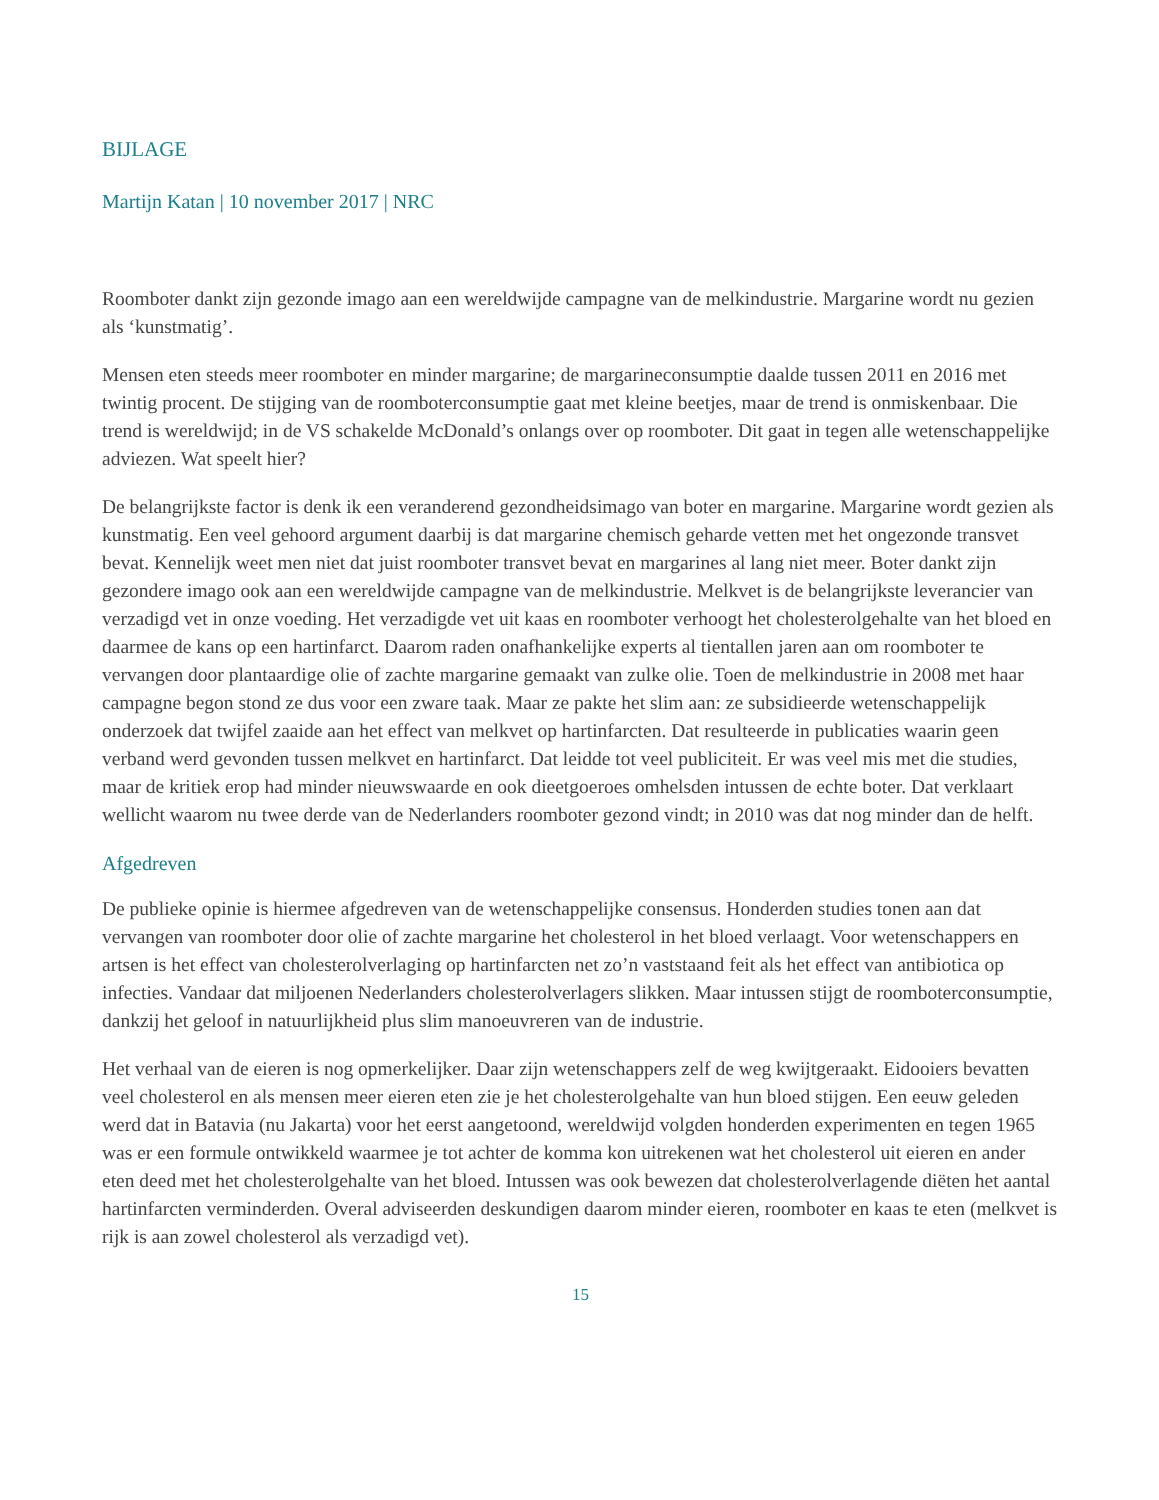BIJLAGE
Martijn Katan | 10 november 2017 | NRC
Roomboter dankt zijn gezonde imago aan een wereldwijde campagne van de melkindustrie. Margarine wordt nu gezien als ‘kunstmatig’.
Mensen eten steeds meer roomboter en minder margarine; de margarineconsumptie daalde tussen 2011 en 2016 met twintig procent. De stijging van de roomboterconsumptie gaat met kleine beetjes, maar de trend is onmiskenbaar. Die trend is wereldwijd; in de VS schakelde McDonald’s onlangs over op roomboter. Dit gaat in tegen alle wetenschappelijke adviezen. Wat speelt hier?
De belangrijkste factor is denk ik een veranderend gezondheidsimago van boter en margarine. Margarine wordt gezien als kunstmatig. Een veel gehoord argument daarbij is dat margarine chemisch geharde vetten met het ongezonde transvet bevat. Kennelijk weet men niet dat juist roomboter transvet bevat en margarines al lang niet meer. Boter dankt zijn gezondere imago ook aan een wereldwijde campagne van de melkindustrie. Melkvet is de belangrijkste leverancier van verzadigd vet in onze voeding. Het verzadigde vet uit kaas en roomboter verhoogt het cholesterolgehalte van het bloed en daarmee de kans op een hartinfarct. Daarom raden onafhankelijke experts al tientallen jaren aan om roomboter te vervangen door plantaardige olie of zachte margarine gemaakt van zulke olie. Toen de melkindustrie in 2008 met haar campagne begon stond ze dus voor een zware taak. Maar ze pakte het slim aan: ze subsidieerde wetenschappelijk onderzoek dat twijfel zaaide aan het effect van melkvet op hartinfarcten. Dat resulteerde in publicaties waarin geen verband werd gevonden tussen melkvet en hartinfarct. Dat leidde tot veel publiciteit. Er was veel mis met die studies, maar de kritiek erop had minder nieuwswaarde en ook dieetgoeroes omhelsden intussen de echte boter. Dat verklaart wellicht waarom nu twee derde van de Nederlanders roomboter gezond vindt; in 2010 was dat nog minder dan de helft.
Afgedreven
De publieke opinie is hiermee afgedreven van de wetenschappelijke consensus. Honderden studies tonen aan dat vervangen van roomboter door olie of zachte margarine het cholesterol in het bloed verlaagt. Voor wetenschappers en artsen is het effect van cholesterolverlaging op hartinfarcten net zo’n vaststaand feit als het effect van antibiotica op infecties. Vandaar dat miljoenen Nederlanders cholesterolverlagers slikken. Maar intussen stijgt de roomboterconsumptie, dankzij het geloof in natuurlijkheid plus slim manoeuvreren van de industrie.
Het verhaal van de eieren is nog opmerkelijker. Daar zijn wetenschappers zelf de weg kwijtgeraakt. Eidooiers bevatten veel cholesterol en als mensen meer eieren eten zie je het cholesterolgehalte van hun bloed stijgen. Een eeuw geleden werd dat in Batavia (nu Jakarta) voor het eerst aangetoond, wereldwijd volgden honderden experimenten en tegen 1965 was er een formule ontwikkeld waarmee je tot achter de komma kon uitrekenen wat het cholesterol uit eieren en ander eten deed met het cholesterolgehalte van het bloed. Intussen was ook bewezen dat cholesterolverlagende diëten het aantal hartinfarcten verminderden. Overal adviseerden deskundigen daarom minder eieren, roomboter en kaas te eten (melkvet is rijk is aan zowel cholesterol als verzadigd vet).
15